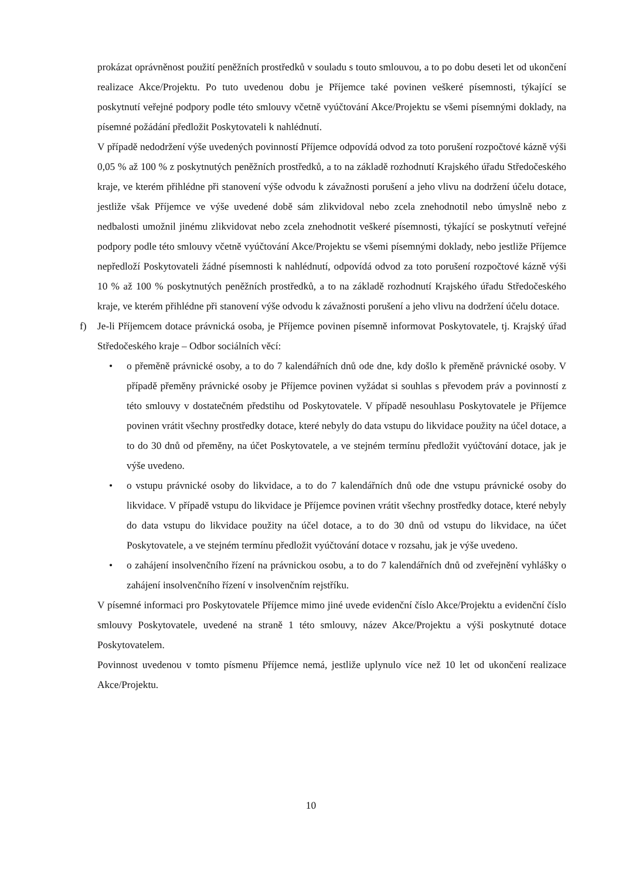prokázat oprávněnost použití peněžních prostředků v souladu s touto smlouvou, a to po dobu deseti let od ukončení realizace Akce/Projektu. Po tuto uvedenou dobu je Příjemce také povinen veškeré písemnosti, týkající se poskytnutí veřejné podpory podle této smlouvy včetně vyúčtování Akce/Projektu se všemi písemnými doklady, na písemné požádání předložit Poskytovateli k nahlédnutí.
V případě nedodržení výše uvedených povinností Příjemce odpovídá odvod za toto porušení rozpočtové kázně výši 0,05 % až 100 % z poskytnutých peněžních prostředků, a to na základě rozhodnutí Krajského úřadu Středočeského kraje, ve kterém přihlédne při stanovení výše odvodu k závažnosti porušení a jeho vlivu na dodržení účelu dotace, jestliže však Příjemce ve výše uvedené době sám zlikvidoval nebo zcela znehodnotil nebo úmyslně nebo z nedbalosti umožnil jinému zlikvidovat nebo zcela znehodnotit veškeré písemnosti, týkající se poskytnutí veřejné podpory podle této smlouvy včetně vyúčtování Akce/Projektu se všemi písemnými doklady, nebo jestliže Příjemce nepředloží Poskytovateli žádné písemnosti k nahlédnutí, odpovídá odvod za toto porušení rozpočtové kázně výši 10 % až 100 % poskytnutých peněžních prostředků, a to na základě rozhodnutí Krajského úřadu Středočeského kraje, ve kterém přihlédne při stanovení výše odvodu k závažnosti porušení a jeho vlivu na dodržení účelu dotace.
f) Je-li Příjemcem dotace právnická osoba, je Příjemce povinen písemně informovat Poskytovatele, tj. Krajský úřad Středočeského kraje – Odbor sociálních věcí:
• o přeměně právnické osoby, a to do 7 kalendářních dnů ode dne, kdy došlo k přeměně právnické osoby. V případě přeměny právnické osoby je Příjemce povinen vyžádat si souhlas s převodem práv a povinností z této smlouvy v dostatečném předstihu od Poskytovatele. V případě nesouhlasu Poskytovatele je Příjemce povinen vrátit všechny prostředky dotace, které nebyly do data vstupu do likvidace použity na účel dotace, a to do 30 dnů od přeměny, na účet Poskytovatele, a ve stejném termínu předložit vyúčtování dotace, jak je výše uvedeno.
• o vstupu právnické osoby do likvidace, a to do 7 kalendářních dnů ode dne vstupu právnické osoby do likvidace. V případě vstupu do likvidace je Příjemce povinen vrátit všechny prostředky dotace, které nebyly do data vstupu do likvidace použity na účel dotace, a to do 30 dnů od vstupu do likvidace, na účet Poskytovatele, a ve stejném termínu předložit vyúčtování dotace v rozsahu, jak je výše uvedeno.
• o zahájení insolvenčního řízení na právnickou osobu, a to do 7 kalendářních dnů od zveřejnění vyhlášky o zahájení insolvenčního řízení v insolvenčním rejstříku.
V písemné informaci pro Poskytovatele Příjemce mimo jiné uvede evidenční číslo Akce/Projektu a evidenční číslo smlouvy Poskytovatele, uvedené na straně 1 této smlouvy, název Akce/Projektu a výši poskytnuté dotace Poskytovatelem.
Povinnost uvedenou v tomto písmenu Příjemce nemá, jestliže uplynulo více než 10 let od ukončení realizace Akce/Projektu.
10